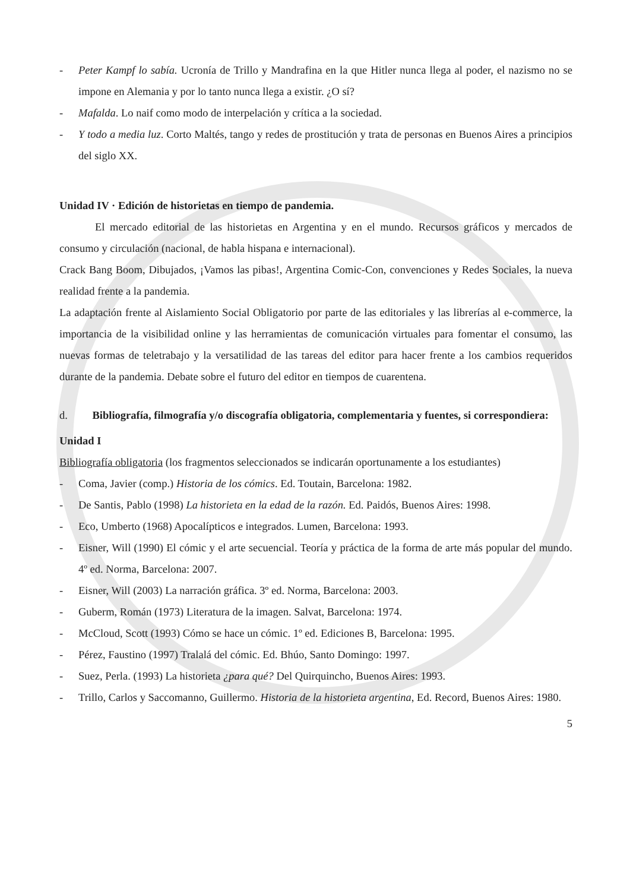- Peter Kampf lo sabía. Ucronía de Trillo y Mandrafina en la que Hitler nunca llega al poder, el nazismo no se impone en Alemania y por lo tanto nunca llega a existir. ¿O sí?
- Mafalda. Lo naif como modo de interpelación y crítica a la sociedad.
- Y todo a media luz. Corto Maltés, tango y redes de prostitución y trata de personas en Buenos Aires a principios del siglo XX.
Unidad IV · Edición de historietas en tiempo de pandemia.
El mercado editorial de las historietas en Argentina y en el mundo. Recursos gráficos y mercados de consumo y circulación (nacional, de habla hispana e internacional).
Crack Bang Boom, Dibujados, ¡Vamos las pibas!, Argentina Comic-Con, convenciones y Redes Sociales, la nueva realidad frente a la pandemia.
La adaptación frente al Aislamiento Social Obligatorio por parte de las editoriales y las librerías al e-commerce, la importancia de la visibilidad online y las herramientas de comunicación virtuales para fomentar el consumo, las nuevas formas de teletrabajo y la versatilidad de las tareas del editor para hacer frente a los cambios requeridos durante de la pandemia. Debate sobre el futuro del editor en tiempos de cuarentena.
d. Bibliografía, filmografía y/o discografía obligatoria, complementaria y fuentes, si correspondiera:
Unidad I
Bibliografía obligatoria (los fragmentos seleccionados se indicarán oportunamente a los estudiantes)
- Coma, Javier (comp.) Historia de los cómics. Ed. Toutain, Barcelona: 1982.
- De Santis, Pablo (1998) La historieta en la edad de la razón. Ed. Paidós, Buenos Aires: 1998.
- Eco, Umberto (1968) Apocalípticos e integrados. Lumen, Barcelona: 1993.
- Eisner, Will (1990) El cómic y el arte secuencial. Teoría y práctica de la forma de arte más popular del mundo. 4º ed. Norma, Barcelona: 2007.
- Eisner, Will (2003) La narración gráfica. 3º ed. Norma, Barcelona: 2003.
- Guberm, Román (1973) Literatura de la imagen. Salvat, Barcelona: 1974.
- McCloud, Scott (1993) Cómo se hace un cómic. 1º ed. Ediciones B, Barcelona: 1995.
- Pérez, Faustino (1997) Tralalá del cómic. Ed. Bhúo, Santo Domingo: 1997.
- Suez, Perla. (1993) La historieta ¿para qué? Del Quirquincho, Buenos Aires: 1993.
- Trillo, Carlos y Saccomanno, Guillermo. Historia de la historieta argentina, Ed. Record, Buenos Aires: 1980.
5